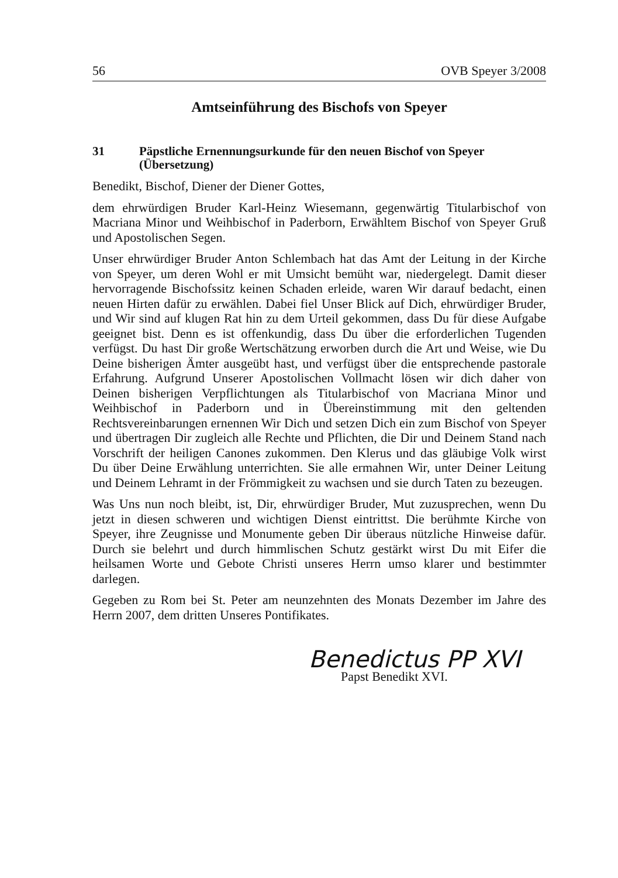56 OVB Speyer 3/2008
Amtseinführung des Bischofs von Speyer
31 Päpstliche Ernennungsurkunde für den neuen Bischof von Speyer (Übersetzung)
Benedikt, Bischof, Diener der Diener Gottes,
dem ehrwürdigen Bruder Karl-Heinz Wiesemann, gegenwärtig Titularbischof von Macriana Minor und Weihbischof in Paderborn, Erwähltem Bischof von Speyer Gruß und Apostolischen Segen.
Unser ehrwürdiger Bruder Anton Schlembach hat das Amt der Leitung in der Kirche von Speyer, um deren Wohl er mit Umsicht bemüht war, niedergelegt. Damit dieser hervorragende Bischofssitz keinen Schaden erleide, waren Wir darauf bedacht, einen neuen Hirten dafür zu erwählen. Dabei fiel Unser Blick auf Dich, ehrwürdiger Bruder, und Wir sind auf klugen Rat hin zu dem Urteil gekommen, dass Du für diese Aufgabe geeignet bist. Denn es ist offenkundig, dass Du über die erforderlichen Tugenden verfügst. Du hast Dir große Wertschätzung erworben durch die Art und Weise, wie Du Deine bisherigen Ämter ausgeübt hast, und verfügst über die entsprechende pastorale Erfahrung. Aufgrund Unserer Apostolischen Vollmacht lösen wir dich daher von Deinen bisherigen Verpflichtungen als Titularbischof von Macriana Minor und Weihbischof in Paderborn und in Übereinstimmung mit den geltenden Rechtsvereinbarungen ernennen Wir Dich und setzen Dich ein zum Bischof von Speyer und übertragen Dir zugleich alle Rechte und Pflichten, die Dir und Deinem Stand nach Vorschrift der heiligen Canones zukommen. Den Klerus und das gläubige Volk wirst Du über Deine Erwählung unterrichten. Sie alle ermahnen Wir, unter Deiner Leitung und Deinem Lehramt in der Frömmigkeit zu wachsen und sie durch Taten zu bezeugen.
Was Uns nun noch bleibt, ist, Dir, ehrwürdiger Bruder, Mut zuzusprechen, wenn Du jetzt in diesen schweren und wichtigen Dienst eintrittst. Die berühmte Kirche von Speyer, ihre Zeugnisse und Monumente geben Dir überaus nützliche Hinweise dafür. Durch sie belehrt und durch himmlischen Schutz gestärkt wirst Du mit Eifer die heilsamen Worte und Gebote Christi unseres Herrn umso klarer und bestimmter darlegen.
Gegeben zu Rom bei St. Peter am neunzehnten des Monats Dezember im Jahre des Herrn 2007, dem dritten Unseres Pontifikates.
Benedictus PP XVI
Papst Benedikt XVI.